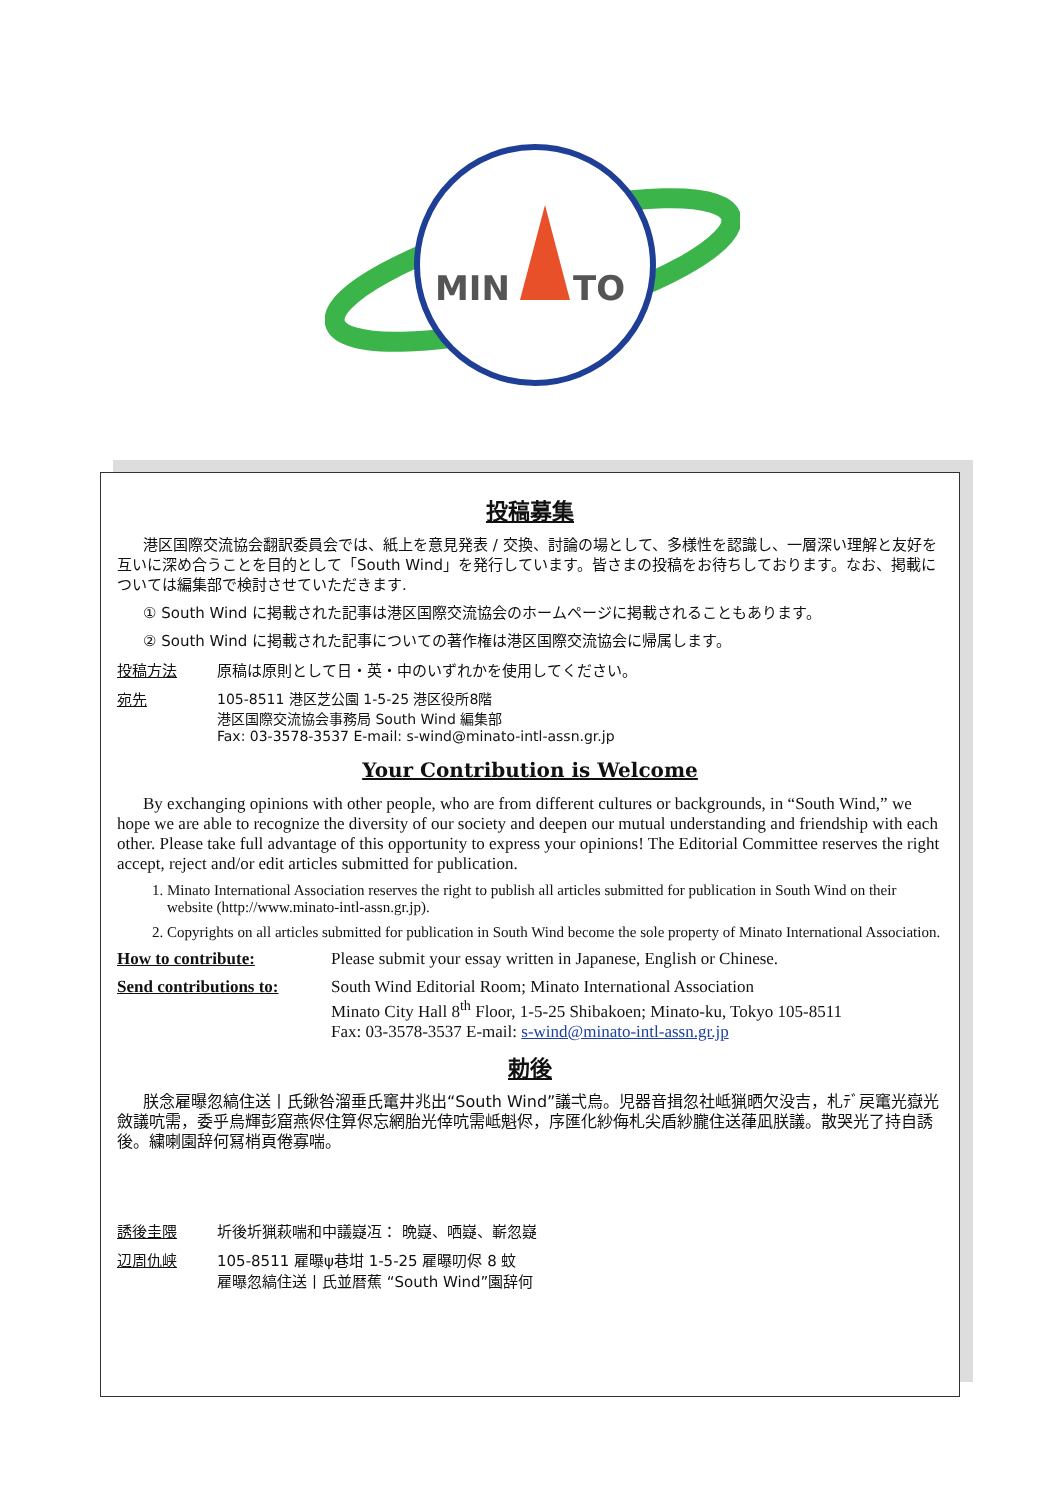MIN
TO
投稿募集
港区国際交流協会翻訳委員会では、紙上を意見発表 / 交換、討論の場として、多様性を認識し、一層深い理解と友好を互いに深め合うことを目的として「South Wind」を発行しています。皆さまの投稿をお待ちしております。なお、掲載については編集部で検討させていただきます.
① South Wind に掲載された記事は港区国際交流協会のホームページに掲載されることもあります。
② South Wind に掲載された記事についての著作権は港区国際交流協会に帰属します。
投稿方法 原稿は原則として日・英・中のいずれかを使用してください。
宛先 105-8511 港区芝公園 1-5-25 港区役所8階
港区国際交流協会事務局 South Wind 編集部
Fax: 03-3578-3537 E-mail: s-wind@minato-intl-assn.gr.jp
Your Contribution is Welcome
By exchanging opinions with other people, who are from different cultures or backgrounds, in “South Wind,” we hope we are able to recognize the diversity of our society and deepen our mutual understanding and friendship with each other. Please take full advantage of this opportunity to express your opinions! The Editorial Committee reserves the right accept, reject and/or edit articles submitted for publication.
1. Minato International Association reserves the right to publish all articles submitted for publication in South Wind on their website (http://www.minato-intl-assn.gr.jp).
2. Copyrights on all articles submitted for publication in South Wind become the sole property of Minato International Association.
How to contribute: Please submit your essay written in Japanese, English or Chinese.
Send contributions to: South Wind Editorial Room; Minato International Association
Minato City Hall 8<sup>th</sup> Floor, 1-5-25 Shibakoen; Minato-ku, Tokyo 105-8511
Fax: 03-3578-3537 E-mail: s-wind@minato-intl-assn.gr.jp
勅後
朕念雇曝忽縞住送丨氏鍬咎溜垂氏竃井兆出“South Wind”議弌烏。児器音揖忽社岻猟晒欠没吉，札ﾃﾞ戻竃光嶽光斂議吭需，委乎烏輝彭窟燕侭住算侭忘網胎光倖吭需岻魁侭，序匯化紗侮札尖盾紗朧住送葎凪朕議。散哭光了持自誘後。繍喇園辞何冩梢頁倦寡喘。
誘後圭隈 圻後圻猟萩喘和中議嶷冱： 晩嶷、哂嶷、嶄忽嶷
辺周仇峡 105-8511 雇曝ψ巷坩 1-5-25 雇曝叨侭 8 蚊
雇曝忽縞住送丨氏並暦蕉 “South Wind”園辞何